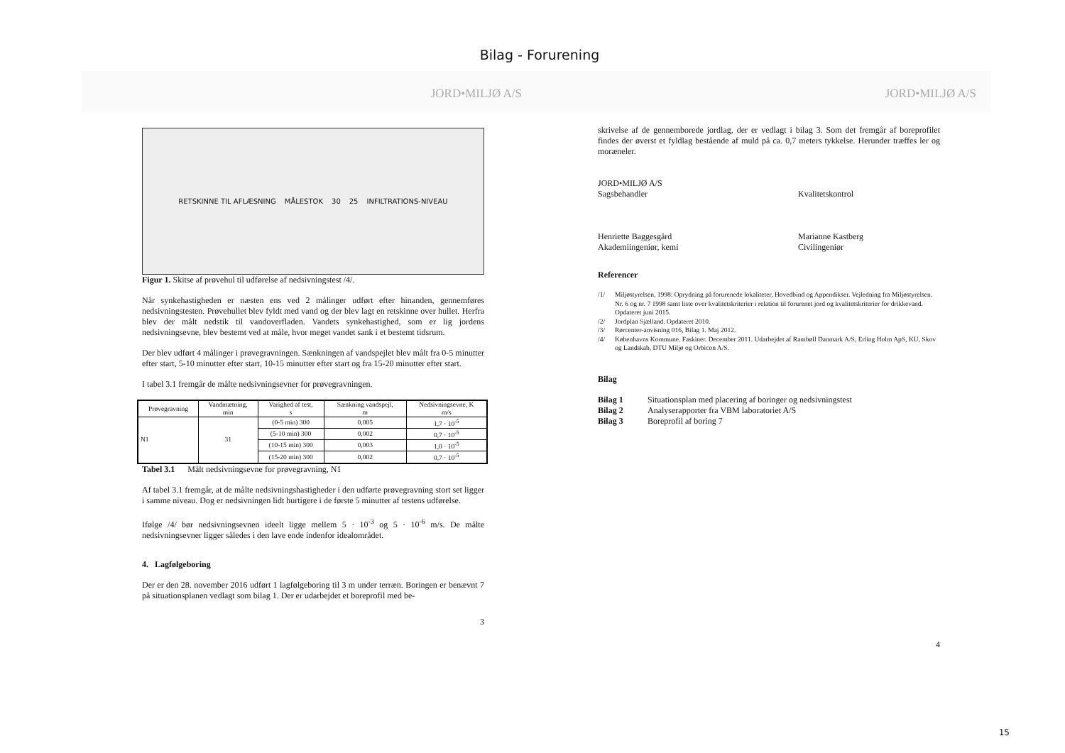Bilag - Forurening
JORD•MILJØ A/S JORD•MILJØ A/S
RETSKINNE TIL AFLÆSNING MÅLESTOK 30 25 INFILTRATIONS-NIVEAU
Figur 1. Skitse af prøvehul til udførelse af nedsivningstest /4/.
Når synkehastigheden er næsten ens ved 2 målinger udført efter hinanden, gennemføres nedsivningstesten. Prøvehullet blev fyldt med vand og der blev lagt en retskinne over hullet. Herfra blev der målt nedstik til vandoverfladen. Vandets synkehastighed, som er lig jordens nedsivningsevne, blev bestemt ved at måle, hvor meget vandet sank i et bestemt tidsrum.
Der blev udført 4 målinger i prøvegravningen. Sænkningen af vandspejlet blev målt fra 0-5 minutter efter start, 5-10 minutter efter start, 10-15 minutter efter start og fra 15-20 minutter efter start.
I tabel 3.1 fremgår de målte nedsivningsevner for prøvegravningen.
| Prøvegravning | Vandmætning, min | Varighed af test, s | Sænkning vandspejl, m | Nedsivningsevne, K m/s |
| --- | --- | --- | --- | --- |
| N1 | 31 | (0-5 min) 300 | 0,005 | 1,7 · 10<sup>-5</sup> |
| | | (5-10 min) 300 | 0,002 | 0,7 · 10<sup>-5</sup> |
| | | (10-15 min) 300 | 0,003 | 1,0 · 10<sup>-5</sup> |
| | | (15-20 min) 300 | 0,002 | 0,7 · 10<sup>-5</sup> |
Tabel 3.1 Målt nedsivningsevne for prøvegravning, N1
Af tabel 3.1 fremgår, at de målte nedsivningshastigheder i den udførte prøvegravning stort set ligger i samme niveau. Dog er nedsivningen lidt hurtigere i de første 5 minutter af testens udførelse.
Ifølge /4/ bør nedsivningsevnen ideelt ligge mellem 5 · 10<sup>-3</sup> og 5 · 10<sup>-6</sup> m/s. De målte nedsivningsevner ligger således i den lave ende indenfor idealområdet.
4. Lagfølgeboring
Der er den 28. november 2016 udført 1 lagfølgeboring til 3 m under terræn. Boringen er benævnt 7 på situationsplanen vedlagt som bilag 1. Der er udarbejdet et boreprofil med be-
3
skrivelse af de gennemborede jordlag, der er vedlagt i bilag 3. Som det fremgår af boreprofilet findes der øverst et fyldlag bestående af muld på ca. 0,7 meters tykkelse. Herunder træffes ler og moræneler.
JORD•MILJØ A/S
Sagsbehandler
Henriette Baggesgård
Akademiingeniør, kemi
Kvalitetskontrol
Marianne Kastberg
Civilingeniør
Referencer
/1/ Miljøstyrelsen, 1998: Oprydning på forurenede lokaliteter, Hovedbind og Appendikser. Vejledning fra Miljøstyrelsen. Nr. 6 og nr. 7 1998 samt liste over kvalitetskriterier i relation til forurenet jord og kvalitetskriterier for drikkevand. Opdateret juni 2015.
/2/ Jordplan Sjælland. Opdateret 2010.
/3/ Rørcenter-anvisning 016, Bilag 1. Maj 2012.
/4/ Københavns Kommune. Faskiner. December 2011. Udarbejdet af Rambøll Danmark A/S, Erling Holm ApS, KU, Skov og Landskab, DTU Miljø og Orbicon A/S.
Bilag
Bilag 1 Situationsplan med placering af boringer og nedsivningstest
Bilag 2 Analyserapporter fra VBM laboratoriet A/S
Bilag 3 Boreprofil af boring 7
4
15